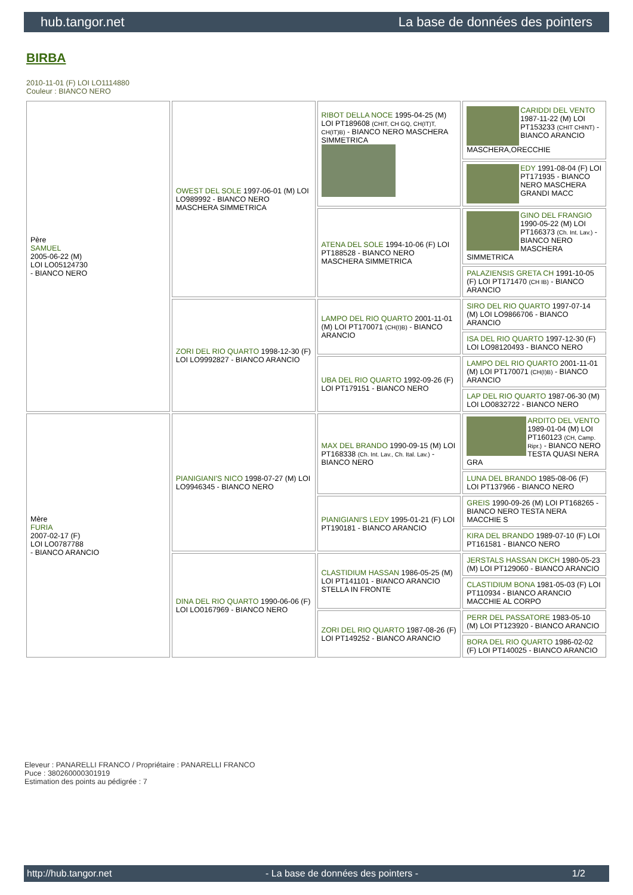hub.tangor.net La base de données des pointers
BIRBA
2010-11-01 (F) LOI LO1114880
Couleur : BIANCO NERO
| Père SAMUEL 2005-06-22 (M) LOI LO05124730 - BIANCO NERO | OWEST DEL SOLE 1997-06-01 (M) LOI LO989992 - BIANCO NERO MASCHERA SIMMETRICA | RIBOT DELLA NOCE 1995-04-25 (M) LOI PT189608 (CHIT, CH GQ, CH(IT)T, CH(IT)B) - BIANCO NERO MASCHERA SIMMETRICA | CARIDDI DEL VENTO 1987-11-22 (M) LOI PT153233 (CHIT CHINT) - BIANCO ARANCIO MASCHERA,ORECCHIE |
| | | | EDY 1991-08-04 (F) LOI PT171935 - BIANCO NERO MASCHERA GRANDI MACC |
| | | ATENA DEL SOLE 1994-10-06 (F) LOI PT188528 - BIANCO NERO MASCHERA SIMMETRICA | GINO DEL FRANGIO 1990-05-22 (M) LOI PT166373 (Ch. Int. Lav.) - BIANCO NERO MASCHERA SIMMETRICA |
| | | | PALAZIENSIS GRETA CH 1991-10-05 (F) LOI PT171470 (CH IB) - BIANCO ARANCIO |
| | ZORI DEL RIO QUARTO 1998-12-30 (F) LOI LO9992827 - BIANCO ARANCIO | LAMPO DEL RIO QUARTO 2001-11-01 (M) LOI PT170071 (CH(I)B) - BIANCO ARANCIO | SIRO DEL RIO QUARTO 1997-07-14 (M) LOI LO9866706 - BIANCO ARANCIO |
| | | | ISA DEL RIO QUARTO 1997-12-30 (F) LOI LO98120493 - BIANCO NERO |
| | | UBA DEL RIO QUARTO 1992-09-26 (F) LOI PT179151 - BIANCO NERO | LAMPO DEL RIO QUARTO 2001-11-01 (M) LOI PT170071 (CH(I)B) - BIANCO ARANCIO |
| | | | LAP DEL RIO QUARTO 1987-06-30 (M) LOI LO0832722 - BIANCO NERO |
| Mère FURIA 2007-02-17 (F) LOI LO0787788 - BIANCO ARANCIO | PIANIGIANI'S NICO 1998-07-27 (M) LOI LO9946345 - BIANCO NERO | MAX DEL BRANDO 1990-09-15 (M) LOI PT168338 (Ch. Int. Lav., Ch. Ital. Lav.) - BIANCO NERO | ARDITO DEL VENTO 1989-01-04 (M) LOI PT160123 (CH, Camp. Ripr.) - BIANCO NERO TESTA QUASI NERA GRA |
| | | | LUNA DEL BRANDO 1985-08-06 (F) LOI PT137966 - BIANCO NERO |
| | | PIANIGIANI'S LEDY 1995-01-21 (F) LOI PT190181 - BIANCO ARANCIO | GREIS 1990-09-26 (M) LOI PT168265 - BIANCO NERO TESTA NERA MACCHIE S |
| | | | KIRA DEL BRANDO 1989-07-10 (F) LOI PT161581 - BIANCO NERO |
| | DINA DEL RIO QUARTO 1990-06-06 (F) LOI LO0167969 - BIANCO NERO | CLASTIDIUM HASSAN 1986-05-25 (M) LOI PT141101 - BIANCO ARANCIO STELLA IN FRONTE | JERSTALS HASSAN DKCH 1980-05-23 (M) LOI PT129060 - BIANCO ARANCIO |
| | | | CLASTIDIUM BONA 1981-05-03 (F) LOI PT110934 - BIANCO ARANCIO MACCHIE AL CORPO |
| | | ZORI DEL RIO QUARTO 1987-08-26 (F) LOI PT149252 - BIANCO ARANCIO | PERR DEL PASSATORE 1983-05-10 (M) LOI PT123920 - BIANCO ARANCIO |
| | | | BORA DEL RIO QUARTO 1986-02-02 (F) LOI PT140025 - BIANCO ARANCIO |
Eleveur : PANARELLI FRANCO / Propriétaire : PANARELLI FRANCO
Puce : 380260000301919
Estimation des points au pédigrée : 7
http://hub.tangor.net - La base de données des pointers - 1/2